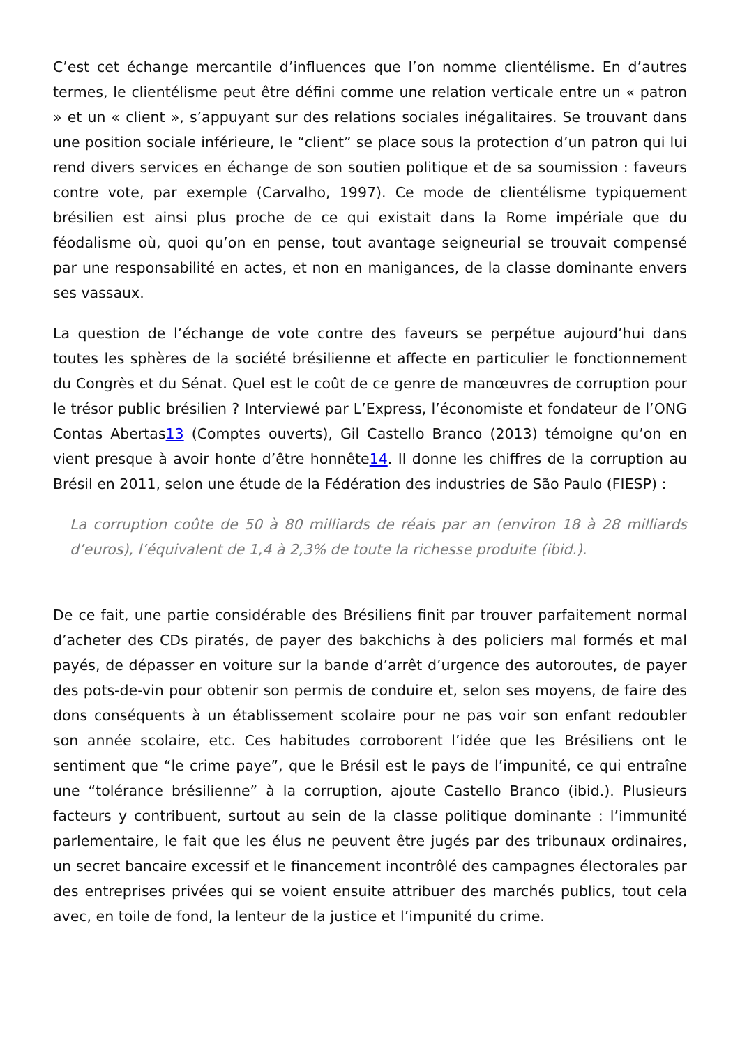C’est cet échange mercantile d’influences que l’on nomme clientélisme. En d’autres termes, le clientélisme peut être défini comme une relation verticale entre un « patron » et un « client », s’appuyant sur des relations sociales inégalitaires. Se trouvant dans une position sociale inférieure, le “client” se place sous la protection d’un patron qui lui rend divers services en échange de son soutien politique et de sa soumission : faveurs contre vote, par exemple (Carvalho, 1997). Ce mode de clientélisme typiquement brésilien est ainsi plus proche de ce qui existait dans la Rome impériale que du féodalisme où, quoi qu’on en pense, tout avantage seigneurial se trouvait compensé par une responsabilité en actes, et non en manigances, de la classe dominante envers ses vassaux.
La question de l’échange de vote contre des faveurs se perpétue aujourd’hui dans toutes les sphères de la société brésilienne et affecte en particulier le fonctionnement du Congrès et du Sénat. Quel est le coût de ce genre de manœuvres de corruption pour le trésor public brésilien ? Interviewé par L’Express, l’économiste et fondateur de l’ONG Contas Abertas13 (Comptes ouverts), Gil Castello Branco (2013) témoigne qu’on en vient presque à avoir honte d’être honnête14. Il donne les chiffres de la corruption au Brésil en 2011, selon une étude de la Fédération des industries de São Paulo (FIESP) :
La corruption coûte de 50 à 80 milliards de réais par an (environ 18 à 28 milliards d’euros), l’équivalent de 1,4 à 2,3% de toute la richesse produite (ibid.).
De ce fait, une partie considérable des Brésiliens finit par trouver parfaitement normal d’acheter des CDs piratés, de payer des bakchichs à des policiers mal formés et mal payés, de dépasser en voiture sur la bande d’arrêt d’urgence des autoroutes, de payer des pots-de-vin pour obtenir son permis de conduire et, selon ses moyens, de faire des dons conséquents à un établissement scolaire pour ne pas voir son enfant redoubler son année scolaire, etc. Ces habitudes corroborent l’idée que les Brésiliens ont le sentiment que “le crime paye”, que le Brésil est le pays de l’impunité, ce qui entraîne une “tolérance brésilienne” à la corruption, ajoute Castello Branco (ibid.). Plusieurs facteurs y contribuent, surtout au sein de la classe politique dominante : l’immunité parlementaire, le fait que les élus ne peuvent être jugés par des tribunaux ordinaires, un secret bancaire excessif et le financement incontrôlé des campagnes électorales par des entreprises privées qui se voient ensuite attribuer des marchés publics, tout cela avec, en toile de fond, la lenteur de la justice et l’impunité du crime.